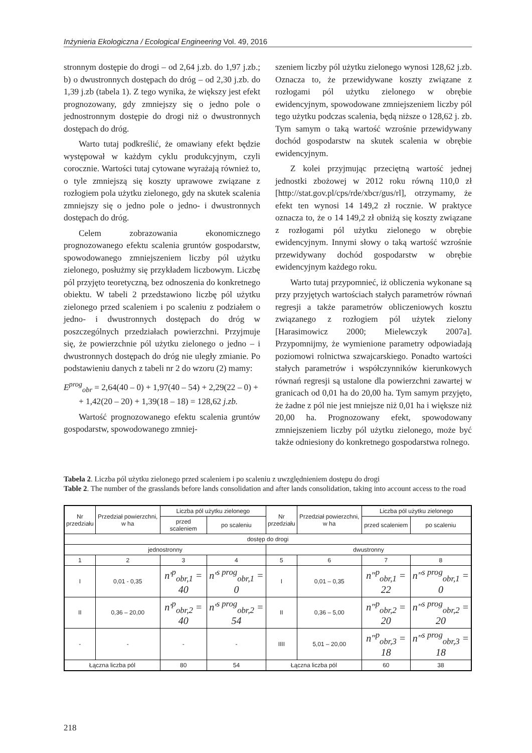Inżynieria Ekologiczna / Ecological Engineering Vol. 49, 2016
stronnym dostępie do drogi – od 2,64 j.zb. do 1,97 j.zb.; b) o dwustronnych dostępach do dróg – od 2,30 j.zb. do 1,39 j.zb (tabela 1). Z tego wynika, że większy jest efekt prognozowany, gdy zmniejszy się o jedno pole o jednostronnym dostępie do drogi niż o dwustronnych dostępach do dróg.
Warto tutaj podkreślić, że omawiany efekt będzie występował w każdym cyklu produkcyjnym, czyli corocznie. Wartości tutaj cytowane wyrażają również to, o tyle zmniejszą się koszty uprawowe związane z rozłogiem pola użytku zielonego, gdy na skutek scalenia zmniejszy się o jedno pole o jedno- i dwustronnych dostępach do dróg.
Celem zobrazowania ekonomicznego prognozowanego efektu scalenia gruntów gospodarstw, spowodowanego zmniejszeniem liczby pól użytku zielonego, posłużmy się przykładem liczbowym. Liczbę pól przyjęto teoretyczną, bez odnoszenia do konkretnego obiektu. W tabeli 2 przedstawiono liczbę pól użytku zielonego przed scaleniem i po scaleniu z podziałem o jedno- i dwustronnych dostępach do dróg w poszczególnych przedziałach powierzchni. Przyjmuje się, że powierzchnie pól użytku zielonego o jedno – i dwustronnych dostępach do dróg nie uległy zmianie. Po podstawieniu danych z tabeli nr 2 do wzoru (2) mamy:
E<sup>prog</sup><sub>obr</sub> = 2,64(40 – 0) + 1,97(40 – 54) + 2,29(22 – 0) +
+ 1,42(20 – 20) + 1,39(18 – 18) = 128,62 j.zb.
Wartość prognozowanego efektu scalenia gruntów gospodarstw, spowodowanego zmniej-
szeniem liczby pól użytku zielonego wynosi 128,62 j.zb. Oznacza to, że przewidywane koszty związane z rozłogami pól użytku zielonego w obrębie ewidencyjnym, spowodowane zmniejszeniem liczby pól tego użytku podczas scalenia, będą niższe o 128,62 j. zb. Tym samym o taką wartość wzrośnie przewidywany dochód gospodarstw na skutek scalenia w obrębie ewidencyjnym.
Z kolei przyjmując przeciętną wartość jednej jednostki zbożowej w 2012 roku równą 110,0 zł [http://stat.gov.pl/cps/rde/xbcr/gus/rl], otrzymamy, że efekt ten wynosi 14 149,2 zł rocznie. W praktyce oznacza to, że o 14 149,2 zł obniżą się koszty związane z rozłogami pól użytku zielonego w obrębie ewidencyjnym. Innymi słowy o taką wartość wzrośnie przewidywany dochód gospodarstw w obrębie ewidencyjnym każdego roku.
Warto tutaj przypomnieć, iż obliczenia wykonane są przy przyjętych wartościach stałych parametrów równań regresji a także parametrów obliczeniowych kosztu związanego z rozłogiem pól użytek zielony [Harasimowicz 2000; Mielewczyk 2007a]. Przypomnijmy, że wymienione parametry odpowiadają poziomowi rolnictwa szwajcarskiego. Ponadto wartości stałych parametrów i współczynników kierunkowych równań regresji są ustalone dla powierzchni zawartej w granicach od 0,01 ha do 20,00 ha. Tym samym przyjęto, że żadne z pól nie jest mniejsze niż 0,01 ha i większe niż 20,00 ha. Prognozowany efekt, spowodowany zmniejszeniem liczby pól użytku zielonego, może być także odniesiony do konkretnego gospodarstwa rolnego.
Tabela 2. Liczba pól użytku zielonego przed scaleniem i po scaleniu z uwzględnieniem dostępu do drogi
Table 2. The number of the grasslands before lands consolidation and after lands consolidation, taking into account access to the road
| Nr przedziału | Przedział powierzchni, w ha | Liczba pól użytku zielonego | | Nr przedziału | Przedział powierzchni, w ha | Liczba pól użytku zielonego | |
| --- | --- | --- | --- | --- | --- | --- | --- |
| | | przed scaleniem | po scaleniu | | | przed scaleniem | po scaleniu |
| dostęp do drogi | | | | | | | |
| jednostronny | | | | dwustronny | | | |
| 1 | 2 | 3 | 4 | 5 | 6 | 7 | 8 |
| I | 0,01 - 0,35 | n'<sup>p</sup><sub>obr,1</sub> = 40 | n'<sup>s prog</sup><sub>obr,1</sub> = 0 | I | 0,01 – 0,35 | n"<sup>p</sup><sub>obr,1</sub> = 22 | n"<sup>s prog</sup><sub>obr,1</sub> = 0 |
| II | 0,36 – 20,00 | n'<sup>p</sup><sub>obr,2</sub> = 40 | n'<sup>s prog</sup><sub>obr,2</sub> = 54 | II | 0,36 – 5,00 | n"<sup>p</sup><sub>obr,2</sub> = 20 | n"<sup>s prog</sup><sub>obr,2</sub> = 20 |
| - | - | - | - | IIII | 5,01 – 20,00 | n"<sup>p</sup><sub>obr,3</sub> = 18 | n"<sup>s prog</sup><sub>obr,3</sub> = 18 |
| Łączna liczba pól | | 80 | 54 | Łączna liczba pól | | 60 | 38 |
218